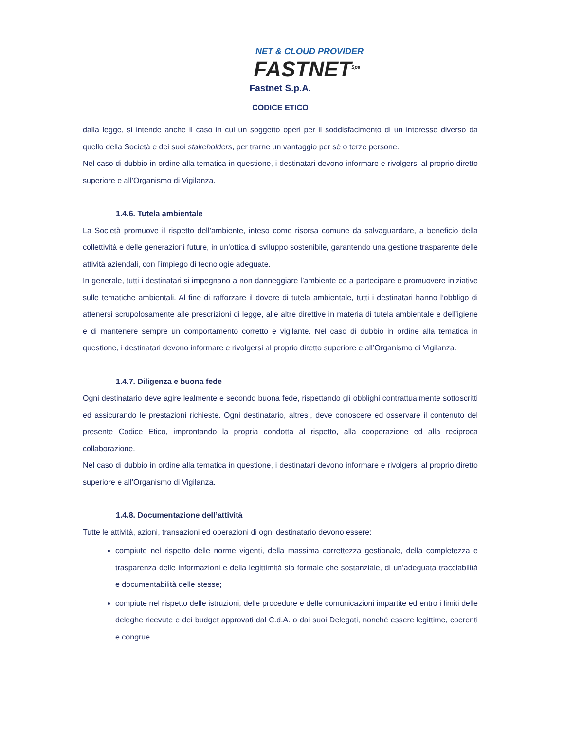NET & CLOUD PROVIDER
FASTNET<sup>Spa</sup>
Fastnet S.p.A.
CODICE ETICO
dalla legge, si intende anche il caso in cui un soggetto operi per il soddisfacimento di un interesse diverso da quello della Società e dei suoi stakeholders, per trarne un vantaggio per sé o terze persone.
Nel caso di dubbio in ordine alla tematica in questione, i destinatari devono informare e rivolgersi al proprio diretto superiore e all’Organismo di Vigilanza.
1.4.6. Tutela ambientale
La Società promuove il rispetto dell’ambiente, inteso come risorsa comune da salvaguardare, a beneficio della collettività e delle generazioni future, in un’ottica di sviluppo sostenibile, garantendo una gestione trasparente delle attività aziendali, con l’impiego di tecnologie adeguate.
In generale, tutti i destinatari si impegnano a non danneggiare l’ambiente ed a partecipare e promuovere iniziative sulle tematiche ambientali. Al fine di rafforzare il dovere di tutela ambientale, tutti i destinatari hanno l’obbligo di attenersi scrupolosamente alle prescrizioni di legge, alle altre direttive in materia di tutela ambientale e dell’igiene e di mantenere sempre un comportamento corretto e vigilante. Nel caso di dubbio in ordine alla tematica in questione, i destinatari devono informare e rivolgersi al proprio diretto superiore e all’Organismo di Vigilanza.
1.4.7. Diligenza e buona fede
Ogni destinatario deve agire lealmente e secondo buona fede, rispettando gli obblighi contrattualmente sottoscritti ed assicurando le prestazioni richieste. Ogni destinatario, altresì, deve conoscere ed osservare il contenuto del presente Codice Etico, improntando la propria condotta al rispetto, alla cooperazione ed alla reciproca collaborazione.
Nel caso di dubbio in ordine alla tematica in questione, i destinatari devono informare e rivolgersi al proprio diretto superiore e all’Organismo di Vigilanza.
1.4.8. Documentazione dell’attività
Tutte le attività, azioni, transazioni ed operazioni di ogni destinatario devono essere:
compiute nel rispetto delle norme vigenti, della massima correttezza gestionale, della completezza e trasparenza delle informazioni e della legittimità sia formale che sostanziale, di un’adeguata tracciabilità e documentabilità delle stesse;
compiute nel rispetto delle istruzioni, delle procedure e delle comunicazioni impartite ed entro i limiti delle deleghe ricevute e dei budget approvati dal C.d.A. o dai suoi Delegati, nonché essere legittime, coerenti e congrue.